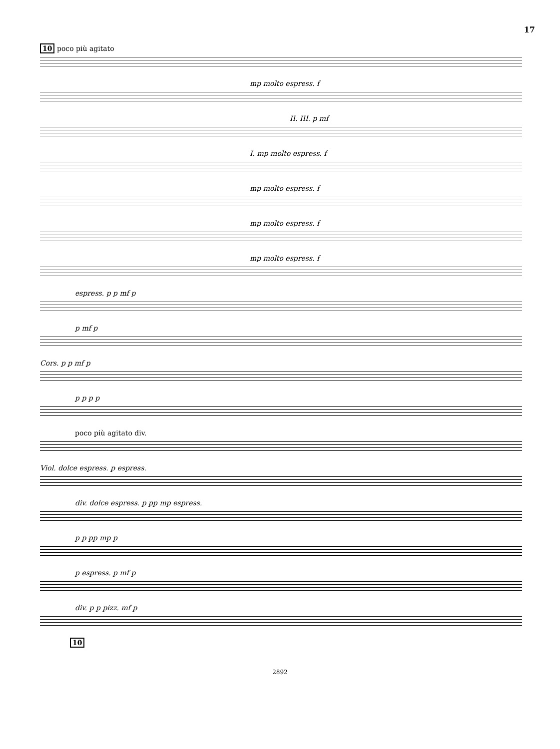17
10 poco più agitato
mp molto espress. f
II. III. p mf
I. mp molto espress. f
mp molto espress. f
mp molto espress. f
mp molto espress. f
espress. p p mf p
p mf p
Cors. p p mf p
p p p p
poco più agitato div.
Viol. dolce espress. p espress.
div. dolce espress. p pp mp espress.
p p pp mp p
p espress. p mf p
div. p p pizz. mf p
10
2892